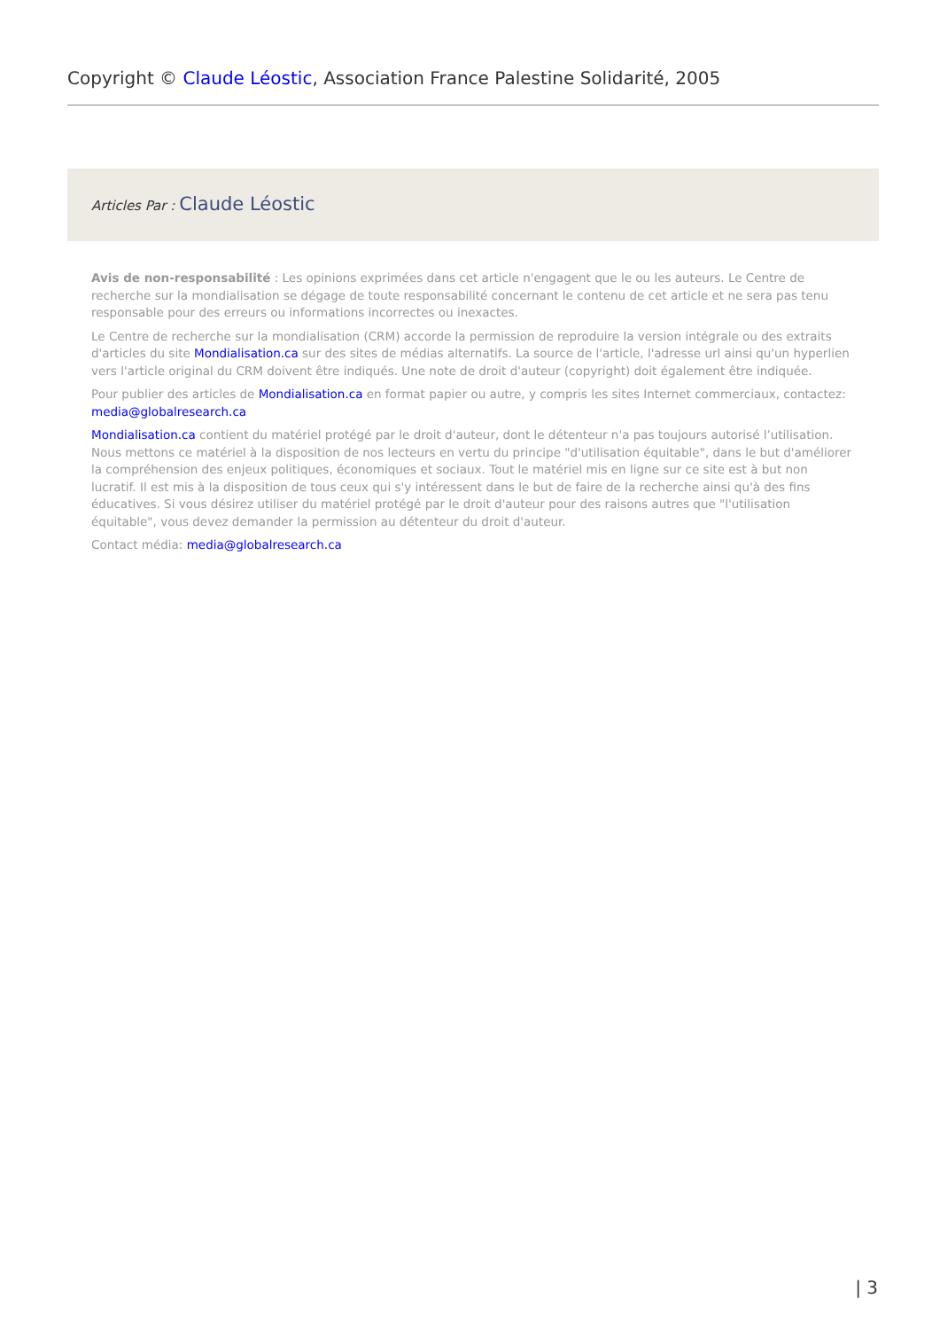Copyright © Claude Léostic, Association France Palestine Solidarité, 2005
Articles Par : Claude Léostic
Avis de non-responsabilité : Les opinions exprimées dans cet article n'engagent que le ou les auteurs. Le Centre de recherche sur la mondialisation se dégage de toute responsabilité concernant le contenu de cet article et ne sera pas tenu responsable pour des erreurs ou informations incorrectes ou inexactes.
Le Centre de recherche sur la mondialisation (CRM) accorde la permission de reproduire la version intégrale ou des extraits d'articles du site Mondialisation.ca sur des sites de médias alternatifs. La source de l'article, l'adresse url ainsi qu'un hyperlien vers l'article original du CRM doivent être indiqués. Une note de droit d'auteur (copyright) doit également être indiquée.
Pour publier des articles de Mondialisation.ca en format papier ou autre, y compris les sites Internet commerciaux, contactez: media@globalresearch.ca
Mondialisation.ca contient du matériel protégé par le droit d'auteur, dont le détenteur n'a pas toujours autorisé l’utilisation. Nous mettons ce matériel à la disposition de nos lecteurs en vertu du principe "d'utilisation équitable", dans le but d'améliorer la compréhension des enjeux politiques, économiques et sociaux. Tout le matériel mis en ligne sur ce site est à but non lucratif. Il est mis à la disposition de tous ceux qui s'y intéressent dans le but de faire de la recherche ainsi qu'à des fins éducatives. Si vous désirez utiliser du matériel protégé par le droit d'auteur pour des raisons autres que "l'utilisation équitable", vous devez demander la permission au détenteur du droit d'auteur.
Contact média: media@globalresearch.ca
| 3